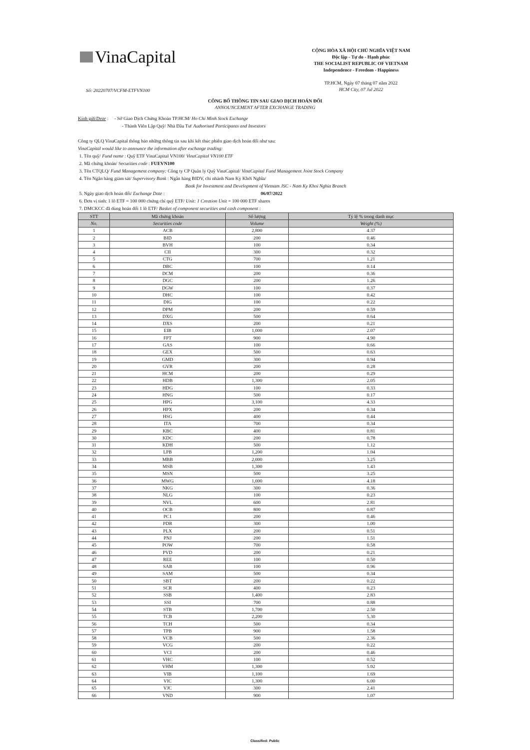VinaCapital
CỘNG HÒA XÃ HỘI CHỦ NGHĨA VIỆT NAM
Độc lập - Tự do - Hạnh phúc
THE SOCIALIST REPUBLIC OF VIETNAM
Independence - Freedom - Happiness
TP.HCM, Ngày 07 tháng 07 năm 2022
HCM City, 07 Jul 2022
Số: 20220707/VCFM-ETFVN100
CÔNG BỐ THÔNG TIN SAU GIAO DỊCH HOÁN ĐỔI
ANNOUNCEMENT AFTER EXCHANGE TRADING
Kính gửi/Dear : - Sở Giao Dịch Chứng Khoán TP.HCM/ Ho Chi Minh Stock Exchange
- Thành Viên Lập Quỹ/ Nhà Đầu Tư/ Authorised Participants and Investors
Công ty QLQ VinaCapital thông báo những thông tin sau khi kết thúc phiên giao dịch hoán đổi như sau:
VinaCapital would like to announce the information after exchange trading:
1. Tên quỹ/ Fund name : Quỹ ETF VinaCapital VN100/ VinaCapital VN100 ETF
2. Mã chứng khoán/ Securities code : FUEVN100
3. Tên CTQLQ/ Fund Management company: Công ty CP Quản lý Quỹ VinaCapital/ VinaCapital Fund Management Joint Stock Company
4. Tên Ngân hàng giám sát/ Supervisory Bank : Ngân hàng BIDV, chi nhánh Nam Kỳ Khởi Nghĩa/
Bank for Investment and Development of Vietnam JSC - Nam Ky Khoi Nghia Branch
5. Ngày giao dịch hoán đổi/ Exchange Date : 06/07/2022
6. Đơn vị tính: 1 lô ETF = 100 000 chứng chỉ quỹ ETF/ Unit: 1 Creation Unit = 100 000 ETF shares
7. DMCKCC đã dùng hoán đổi 1 lô ETF/ Basket of component securities and cash component :
| STT | Mã chứng khoán | Số lượng | Tỷ lệ % trong danh mục |
| --- | --- | --- | --- |
| No. | Securities code | Volume | Weight (%) |
| 1 | ACB | 2,800 | 4.37 |
| 2 | BID | 200 | 0.46 |
| 3 | BVH | 100 | 0.34 |
| 4 | CII | 300 | 0.32 |
| 5 | CTG | 700 | 1.21 |
| 6 | DBC | 100 | 0.14 |
| 7 | DCM | 200 | 0.36 |
| 8 | DGC | 200 | 1.26 |
| 9 | DGW | 100 | 0.37 |
| 10 | DHC | 100 | 0.42 |
| 11 | DIG | 100 | 0.22 |
| 12 | DPM | 200 | 0.59 |
| 13 | DXG | 500 | 0.64 |
| 14 | DXS | 200 | 0.21 |
| 15 | EIB | 1,000 | 2.07 |
| 16 | FPT | 900 | 4.90 |
| 17 | GAS | 100 | 0.66 |
| 18 | GEX | 500 | 0.63 |
| 19 | GMD | 300 | 0.94 |
| 20 | GVR | 200 | 0.28 |
| 21 | HCM | 200 | 0.29 |
| 22 | HDB | 1,300 | 2.05 |
| 23 | HDG | 100 | 0.33 |
| 24 | HNG | 500 | 0.17 |
| 25 | HPG | 3,100 | 4.33 |
| 26 | HPX | 200 | 0.34 |
| 27 | HSG | 400 | 0.44 |
| 28 | ITA | 700 | 0.34 |
| 29 | KBC | 400 | 0.81 |
| 30 | KDC | 200 | 0.78 |
| 31 | KDH | 500 | 1.12 |
| 32 | LPB | 1,200 | 1.04 |
| 33 | MBB | 2,000 | 3.25 |
| 34 | MSB | 1,300 | 1.43 |
| 35 | MSN | 500 | 3.25 |
| 36 | MWG | 1,000 | 4.18 |
| 37 | NKG | 300 | 0.36 |
| 38 | NLG | 100 | 0.23 |
| 39 | NVL | 600 | 2.81 |
| 40 | OCB | 800 | 0.87 |
| 41 | PC1 | 200 | 0.46 |
| 42 | PDR | 300 | 1.00 |
| 43 | PLX | 200 | 0.51 |
| 44 | PNJ | 200 | 1.51 |
| 45 | POW | 700 | 0.58 |
| 46 | PVD | 200 | 0.21 |
| 47 | REE | 100 | 0.50 |
| 48 | SAB | 100 | 0.96 |
| 49 | SAM | 500 | 0.34 |
| 50 | SBT | 200 | 0.22 |
| 51 | SCR | 400 | 0.23 |
| 52 | SSB | 1,400 | 2.83 |
| 53 | SSI | 700 | 0.88 |
| 54 | STB | 1,700 | 2.50 |
| 55 | TCB | 2,200 | 5.30 |
| 56 | TCH | 500 | 0.34 |
| 57 | TPB | 900 | 1.58 |
| 58 | VCB | 500 | 2.36 |
| 59 | VCG | 200 | 0.22 |
| 60 | VCI | 200 | 0.46 |
| 61 | VHC | 100 | 0.52 |
| 62 | VHM | 1,300 | 5.02 |
| 63 | VIB | 1,100 | 1.69 |
| 64 | VIC | 1,300 | 6.00 |
| 65 | VJC | 300 | 2.41 |
| 66 | VND | 900 | 1.07 |
Classified: Public